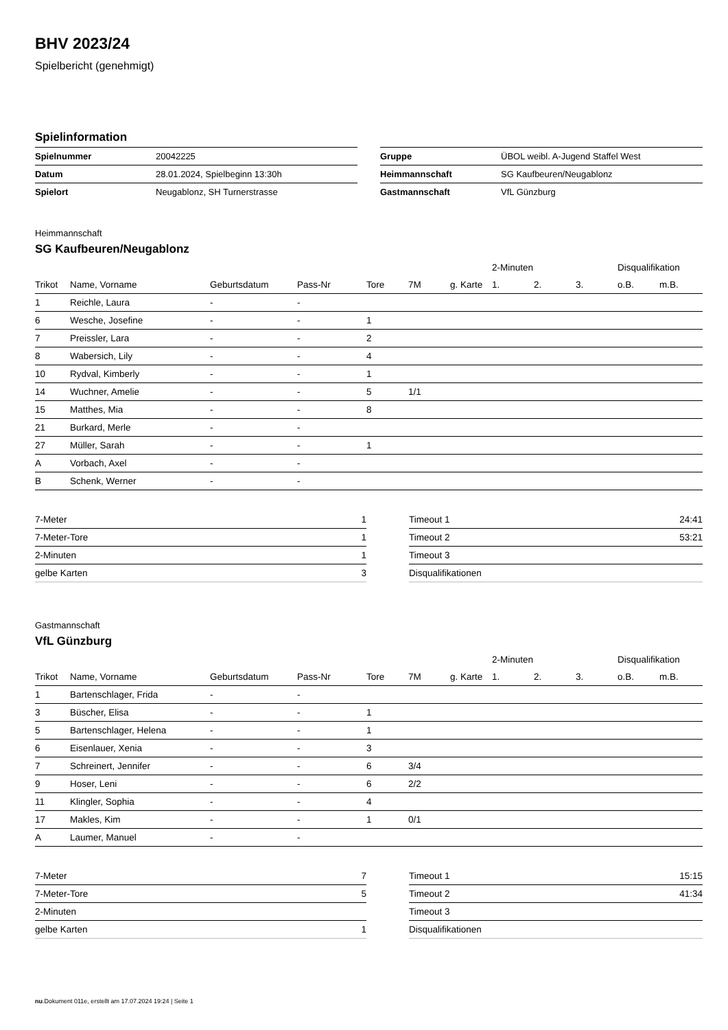BHV 2023/24
Spielbericht (genehmigt)
Spielinformation
| Spielnummer | 20042225 |
| Datum | 28.01.2024, Spielbeginn 13:30h |
| Spielort | Neugablonz, SH Turnerstrasse |
| Gruppe | ÜBOL weibl. A-Jugend Staffel West |
| Heimmannschaft | SG Kaufbeuren/Neugablonz |
| Gastmannschaft | VfL Günzburg |
Heimmannschaft
SG Kaufbeuren/Neugablonz
| | | | | | | | 2-Minuten | | | Disqualifikation | |
| --- | --- | --- | --- | --- | --- | --- | --- | --- | --- | --- | --- |
| Trikot | Name, Vorname | Geburtsdatum | Pass-Nr | Tore | 7M | g. Karte | 1. | 2. | 3. | o.B. | m.B. |
| 1 | Reichle, Laura | - | - | | | | | | | | |
| 6 | Wesche, Josefine | - | - | 1 | | | | | | | |
| 7 | Preissler, Lara | - | - | 2 | | | | | | | |
| 8 | Wabersich, Lily | - | - | 4 | | | | | | | |
| 10 | Rydval, Kimberly | - | - | 1 | | | | | | | |
| 14 | Wuchner, Amelie | - | - | 5 | 1/1 | | | | | | |
| 15 | Matthes, Mia | - | - | 8 | | | | | | | |
| 21 | Burkard, Merle | - | - | | | | | | | | |
| 27 | Müller, Sarah | - | - | 1 | | | | | | | |
| A | Vorbach, Axel | - | - | | | | | | | | |
| B | Schenk, Werner | - | - | | | | | | | | |
| 7-Meter | 1 |
| 7-Meter-Tore | 1 |
| 2-Minuten | 1 |
| gelbe Karten | 3 |
| Timeout 1 | 24:41 |
| Timeout 2 | 53:21 |
| Timeout 3 | |
| Disqualifikationen | |
Gastmannschaft
VfL Günzburg
| | | | | | | | 2-Minuten | | | Disqualifikation | |
| --- | --- | --- | --- | --- | --- | --- | --- | --- | --- | --- | --- |
| Trikot | Name, Vorname | Geburtsdatum | Pass-Nr | Tore | 7M | g. Karte | 1. | 2. | 3. | o.B. | m.B. |
| 1 | Bartenschlager, Frida | - | - | | | | | | | | |
| 3 | Büscher, Elisa | - | - | 1 | | | | | | | |
| 5 | Bartenschlager, Helena | - | - | 1 | | | | | | | |
| 6 | Eisenlauer, Xenia | - | - | 3 | | | | | | | |
| 7 | Schreinert, Jennifer | - | - | 6 | 3/4 | | | | | | |
| 9 | Hoser, Leni | - | - | 6 | 2/2 | | | | | | |
| 11 | Klingler, Sophia | - | - | 4 | | | | | | | |
| 17 | Makles, Kim | - | - | 1 | 0/1 | | | | | | |
| A | Laumer, Manuel | - | - | | | | | | | | |
| 7-Meter | 7 |
| 7-Meter-Tore | 5 |
| 2-Minuten | |
| gelbe Karten | 1 |
| Timeout 1 | 15:15 |
| Timeout 2 | 41:34 |
| Timeout 3 | |
| Disqualifikationen | |
nu.Dokument 011e, erstellt am 17.07.2024 19:24 | Seite 1